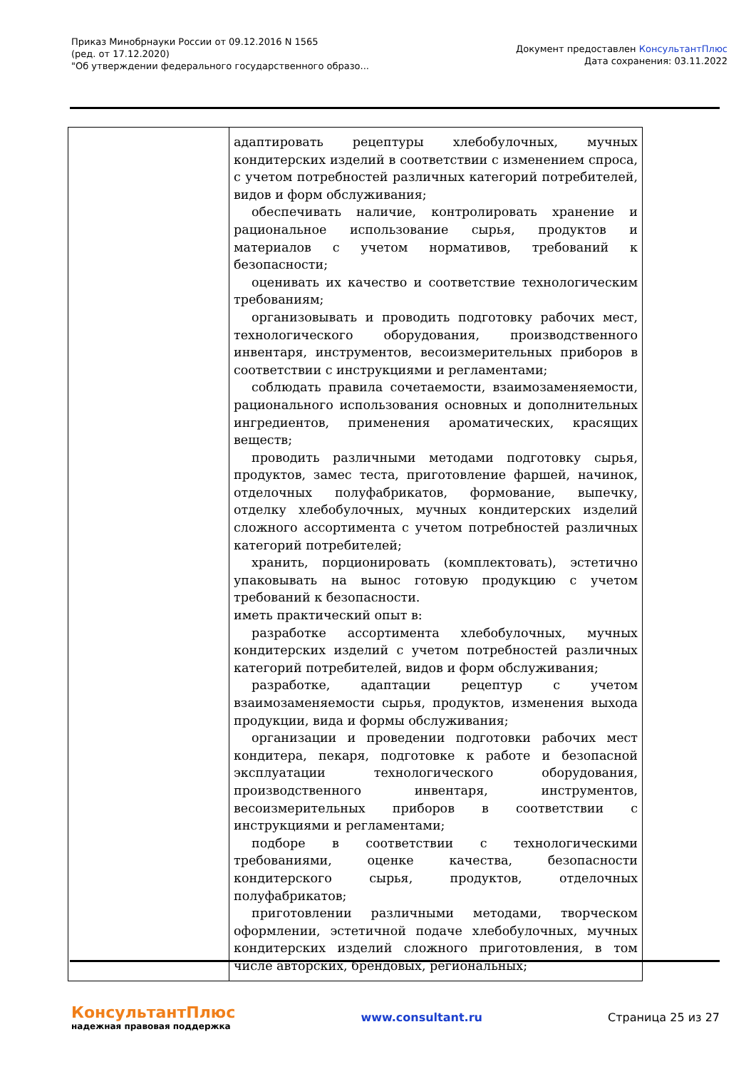Приказ Минобрнауки России от 09.12.2016 N 1565
(ред. от 17.12.2020)
"Об утверждении федерального государственного образо...
Документ предоставлен КонсультантПлюс
Дата сохранения: 03.11.2022
| | адаптировать рецептуры хлебобулочных, мучных кондитерских изделий в соответствии с изменением спроса, с учетом потребностей различных категорий потребителей, видов и форм обслуживания; обеспечивать наличие, контролировать хранение и рациональное использование сырья, продуктов и материалов с учетом нормативов, требований к безопасности; оценивать их качество и соответствие технологическим требованиям; организовывать и проводить подготовку рабочих мест, технологического оборудования, производственного инвентаря, инструментов, весоизмерительных приборов в соответствии с инструкциями и регламентами; соблюдать правила сочетаемости, взаимозаменяемости, рационального использования основных и дополнительных ингредиентов, применения ароматических, красящих веществ; проводить различными методами подготовку сырья, продуктов, замес теста, приготовление фаршей, начинок, отделочных полуфабрикатов, формование, выпечку, отделку хлебобулочных, мучных кондитерских изделий сложного ассортимента с учетом потребностей различных категорий потребителей; хранить, порционировать (комплектовать), эстетично упаковывать на вынос готовую продукцию с учетом требований к безопасности. иметь практический опыт в: разработке ассортимента хлебобулочных, мучных кондитерских изделий с учетом потребностей различных категорий потребителей, видов и форм обслуживания; разработке, адаптации рецептур с учетом взаимозаменяемости сырья, продуктов, изменения выхода продукции, вида и формы обслуживания; организации и проведении подготовки рабочих мест кондитера, пекаря, подготовке к работе и безопасной эксплуатации технологического оборудования, производственного инвентаря, инструментов, весоизмерительных приборов в соответствии с инструкциями и регламентами; подборе в соответствии с технологическими требованиями, оценке качества, безопасности кондитерского сырья, продуктов, отделочных полуфабрикатов; приготовлении различными методами, творческом оформлении, эстетичной подаче хлебобулочных, мучных кондитерских изделий сложного приготовления, в том числе авторских, брендовых, региональных; |
КонсультантПлюс
надежная правовая поддержка
www.consultant.ru Страница 25 из 27